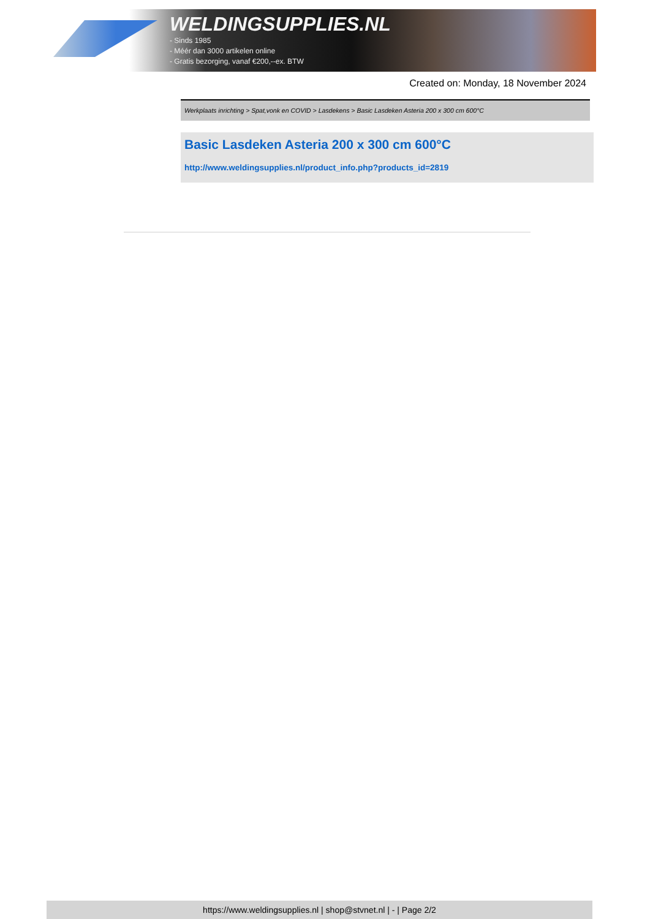WELDINGSUPPLIES.NL
- Sinds 1985
- Méér dan 3000 artikelen online
- Gratis bezorging, vanaf €200,--ex. BTW
Created on: Monday, 18 November 2024
Werkplaats inrichting > Spat,vonk en COVID > Lasdekens > Basic Lasdeken Asteria 200 x 300 cm 600°C
Basic Lasdeken Asteria 200 x 300 cm 600°C
http://www.weldingsupplies.nl/product_info.php?products_id=2819
https://www.weldingsupplies.nl | shop@stvnet.nl | - | Page 2/2